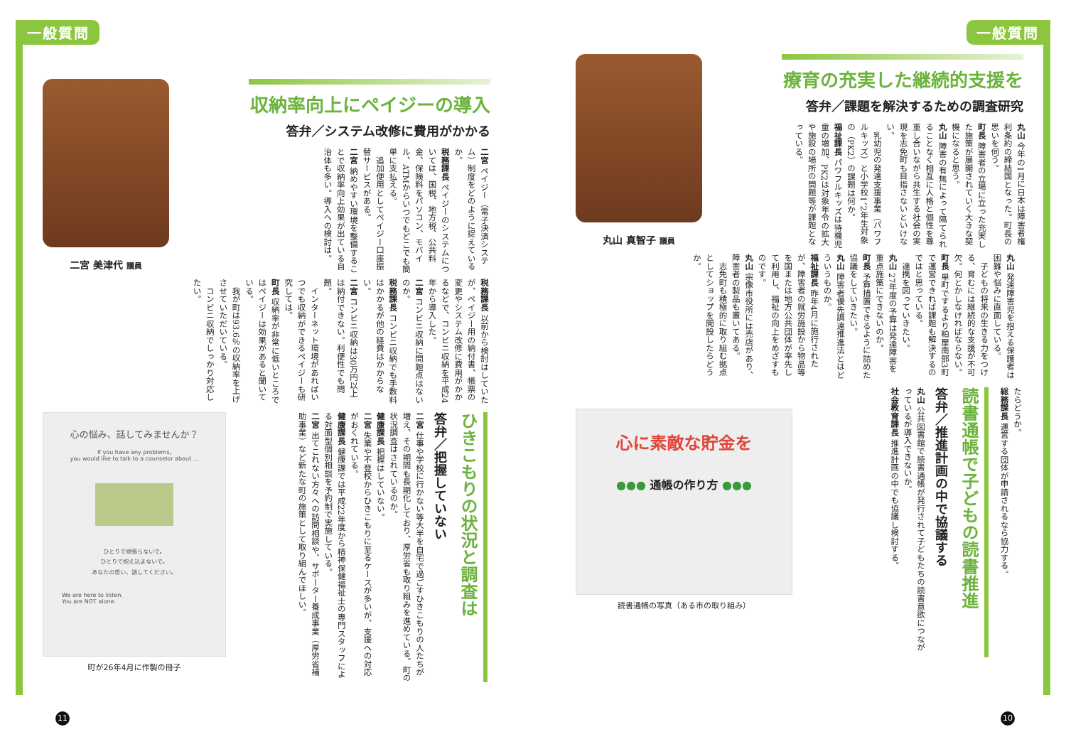一般質問
療育の充実した継続的支援を
答弁／課題を解決するための調査研究
丸山 今年の1月に日本は障害者権利条約の締結国となった。町長の思いを伺う。
町長 障害者の立場に立った充実した施策が展開されていく大きな契機になると思う。
丸山 障害の有無によって隔てられることなく相互に人格と個性を尊重し合いながら共生する社会の実現を志免町も目指さないといけない。
　乳幼児の発達支援事業（パワフルキッズ）と小学校1、2年生対象の（PK2）の課題は何か。
福祉課長 パワフルキッズは待機児童の増加、PK2は対象年令の拡大や施設の場所の問題等が課題となっている。
丸山 真智子 議員
丸山 発達障害児を抱える保護者は困難や悩みに直面している。
　子どもの将来の生きる力をつける、育むには継続的な支援が不可欠。何とかしなければならない。
町長 単町でするより粕屋南部3町で運営できれば課題も解決するのではと思っている。
　連携を図っていきたい。
丸山 27年度の予算は発達障害を重点施策にできないのか。
町長 予算措置できるように詰めた協議をしていきたい。
丸山 障害者優先調達推進法とはどういうものか。
福祉課長 昨年4月に施行されたが、障害者の就労施設から物品等を国または地方公共団体が率先して利用し、福祉の向上をめざすものです。
丸山 宗像市役所には売店があり、障害者の製品も置いてある。
　志免町も積極的に取り組む拠点としてショップを開設したらどうか。
たらどうか。
総務課長 運営する団体が申請されるなら協力する。
読書通帳で子どもの読書推進
答弁／推進計画の中で協議する
丸山 公共図書館で読書通帳が発行されて子どもたちの読書意欲につながっているが導入できないか。
社会教育課長 推進計画の中でも協議し検討する。
心に素敵な貯金を
●●● 通帳の作り方 ●●●
読書通帳の写真（ある市の取り組み）
10
一般質問
収納率向上にペイジーの導入
答弁／システム改修に費用がかかる
二宮 ペイジー（電子決済システム）制度をどのように捉えているか。
税務課長 ペイジーのシステムについては、国税、地方税、公共料金、保険料をパソコン、モバイル、ATMからいつでもどこでも簡単に支払える。
　追加使用としてペイジー口座振替サービスがある。
二宮 納めやすい環境を整備することで収納率向上効果が出ている自治体も多い。導入への検討は。
二宮 美津代 議員
税務課長 以前から検討はしていたが、ペイジー用の納付書、帳票の変更やシステム改修に費用がかかるなどで、コンビニ収納を平成24年から導入した。
二宮 コンビニ収納に問題点はないのか。
税務課長 コンビニ収納でも手数料はかかるが他の経費はかからない。
二宮 コンビニ収納は30万円以上は納付できない。利便性でも問題。
　インターネット環境があればいつでも収納ができるペイジーも研究しては。
町長 収納率が非常に低いところではペイジーは効果があると聞いている。
　我が町は93.6％の収納率を上げさせていただいている。
　コンビニ収納でしっかり対応したい。
ひきこもりの状況と調査は
答弁／把握していない
二宮 仕事や学校に行かない等大半を自宅で過ごすひきこもりの人たちが増え、その期間も長期化しており、厚労省も取り組みを進めている。町の状況調査はされているのか。
健康課長 把握はしていない。
二宮 失業や不登校からひきこもりに至るケースが多いが、支援への対応がおくれている。
健康課長 健康課では平成22年度から精神保健福祉士の専門スタッフによる対面型個別相談を予約制で実施している。
二宮 出てこれない方々への訪問相談や、サポーター養成事業（厚労省補助事業）など新たな町の施策として取り組んでほしい。
心の悩み、話してみませんか？
If you have any problems,
you would like to talk to a counselor about ...
ひとりで頑張らないで。
ひとりで抱え込まないで。
あなたの思い、話してください。
We are here to listen.
You are NOT alone.
町が26年4月に作製の冊子
11